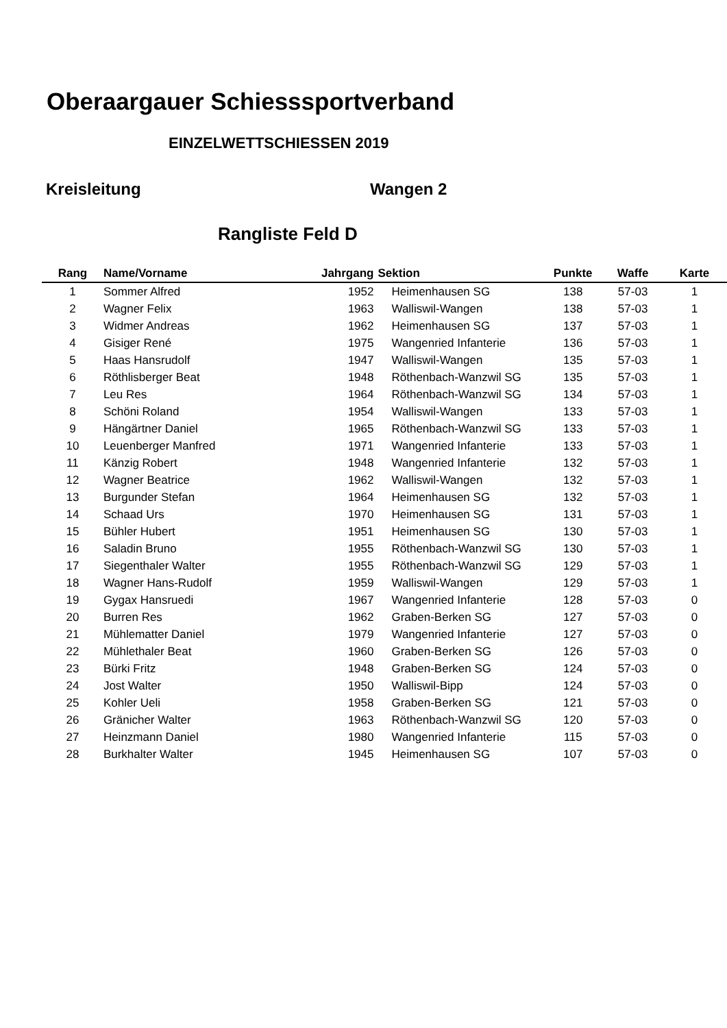Oberaargauer Schiesssportverband
EINZELWETTSCHIESSEN 2019
Kreisleitung Wangen 2
Rangliste Feld D
| Rang | Name/Vorname | Jahrgang | Sektion | Punkte | Waffe | Karte |
| --- | --- | --- | --- | --- | --- | --- |
| 1 | Sommer Alfred | 1952 | Heimenhausen SG | 138 | 57-03 | 1 |
| 2 | Wagner Felix | 1963 | Walliswil-Wangen | 138 | 57-03 | 1 |
| 3 | Widmer Andreas | 1962 | Heimenhausen SG | 137 | 57-03 | 1 |
| 4 | Gisiger René | 1975 | Wangenried Infanterie | 136 | 57-03 | 1 |
| 5 | Haas Hansrudolf | 1947 | Walliswil-Wangen | 135 | 57-03 | 1 |
| 6 | Röthlisberger Beat | 1948 | Röthenbach-Wanzwil SG | 135 | 57-03 | 1 |
| 7 | Leu Res | 1964 | Röthenbach-Wanzwil SG | 134 | 57-03 | 1 |
| 8 | Schöni Roland | 1954 | Walliswil-Wangen | 133 | 57-03 | 1 |
| 9 | Hängärtner Daniel | 1965 | Röthenbach-Wanzwil SG | 133 | 57-03 | 1 |
| 10 | Leuenberger Manfred | 1971 | Wangenried Infanterie | 133 | 57-03 | 1 |
| 11 | Känzig Robert | 1948 | Wangenried Infanterie | 132 | 57-03 | 1 |
| 12 | Wagner Beatrice | 1962 | Walliswil-Wangen | 132 | 57-03 | 1 |
| 13 | Burgunder Stefan | 1964 | Heimenhausen SG | 132 | 57-03 | 1 |
| 14 | Schaad Urs | 1970 | Heimenhausen SG | 131 | 57-03 | 1 |
| 15 | Bühler Hubert | 1951 | Heimenhausen SG | 130 | 57-03 | 1 |
| 16 | Saladin Bruno | 1955 | Röthenbach-Wanzwil SG | 130 | 57-03 | 1 |
| 17 | Siegenthaler Walter | 1955 | Röthenbach-Wanzwil SG | 129 | 57-03 | 1 |
| 18 | Wagner Hans-Rudolf | 1959 | Walliswil-Wangen | 129 | 57-03 | 1 |
| 19 | Gygax Hansruedi | 1967 | Wangenried Infanterie | 128 | 57-03 | 0 |
| 20 | Burren Res | 1962 | Graben-Berken SG | 127 | 57-03 | 0 |
| 21 | Mühlematter Daniel | 1979 | Wangenried Infanterie | 127 | 57-03 | 0 |
| 22 | Mühlethaler Beat | 1960 | Graben-Berken SG | 126 | 57-03 | 0 |
| 23 | Bürki Fritz | 1948 | Graben-Berken SG | 124 | 57-03 | 0 |
| 24 | Jost Walter | 1950 | Walliswil-Bipp | 124 | 57-03 | 0 |
| 25 | Kohler Ueli | 1958 | Graben-Berken SG | 121 | 57-03 | 0 |
| 26 | Gränicher Walter | 1963 | Röthenbach-Wanzwil SG | 120 | 57-03 | 0 |
| 27 | Heinzmann Daniel | 1980 | Wangenried Infanterie | 115 | 57-03 | 0 |
| 28 | Burkhalter Walter | 1945 | Heimenhausen SG | 107 | 57-03 | 0 |